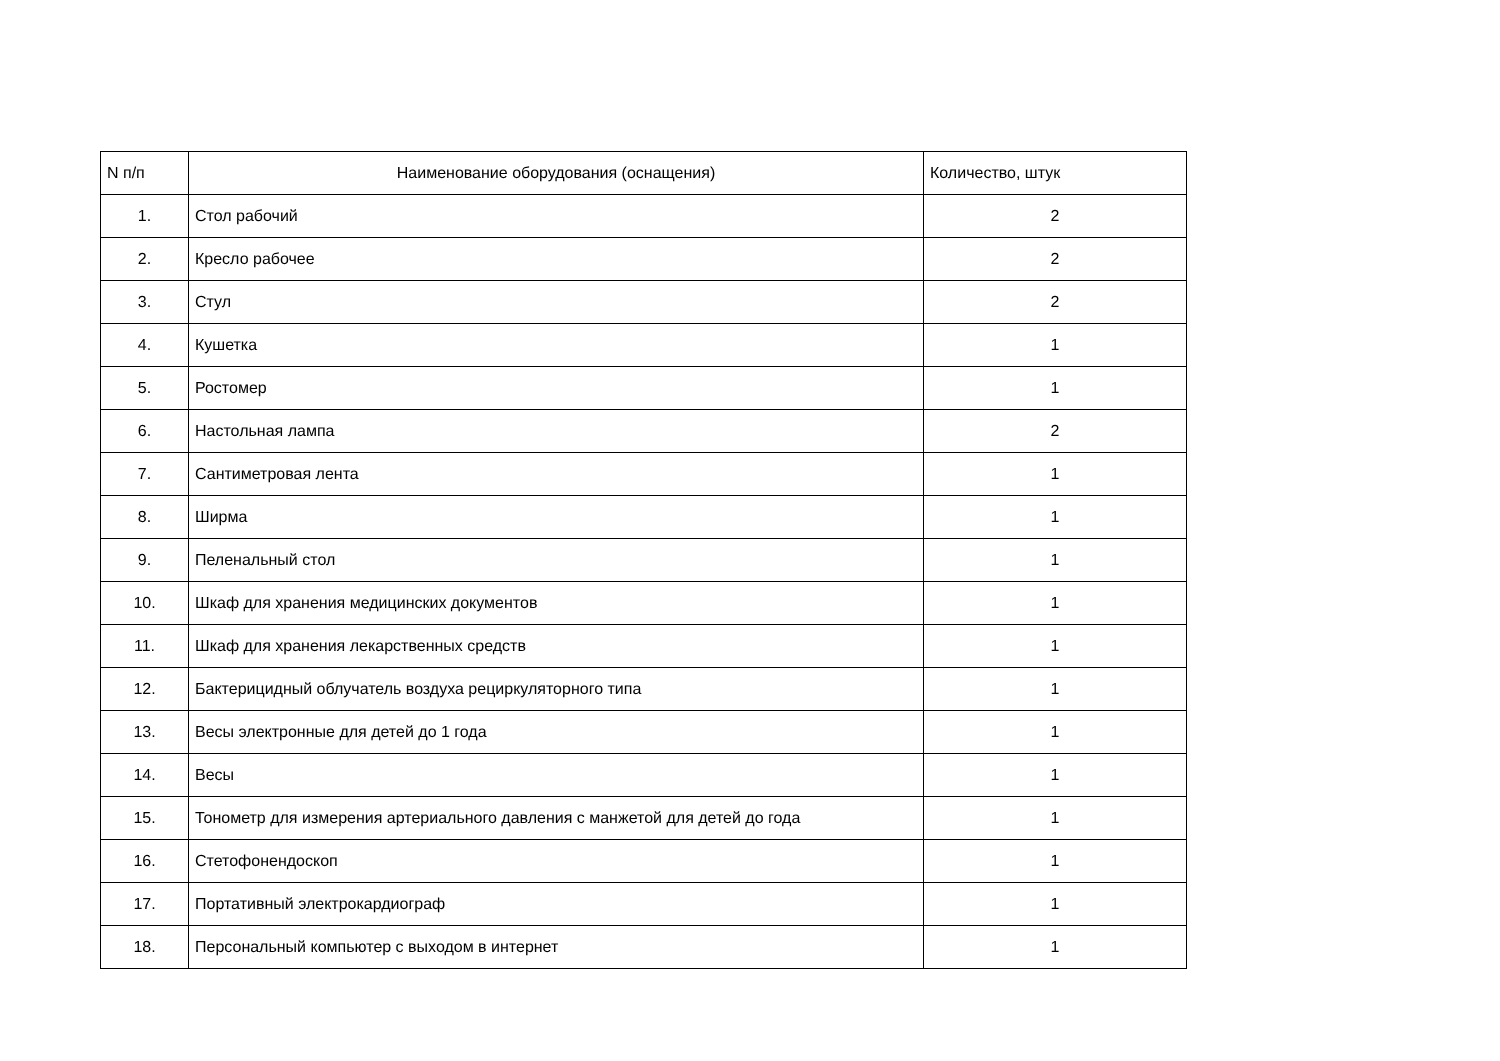| N п/п | Наименование оборудования (оснащения) | Количество, штук |
| --- | --- | --- |
| 1. | Стол рабочий | 2 |
| 2. | Кресло рабочее | 2 |
| 3. | Стул | 2 |
| 4. | Кушетка | 1 |
| 5. | Ростомер | 1 |
| 6. | Настольная лампа | 2 |
| 7. | Сантиметровая лента | 1 |
| 8. | Ширма | 1 |
| 9. | Пеленальный стол | 1 |
| 10. | Шкаф для хранения медицинских документов | 1 |
| 11. | Шкаф для хранения лекарственных средств | 1 |
| 12. | Бактерицидный облучатель воздуха рециркуляторного типа | 1 |
| 13. | Весы электронные для детей до 1 года | 1 |
| 14. | Весы | 1 |
| 15. | Тонометр для измерения артериального давления с манжетой для детей до года | 1 |
| 16. | Стетофонендоскоп | 1 |
| 17. | Портативный электрокардиограф | 1 |
| 18. | Персональный компьютер с выходом в интернет | 1 |